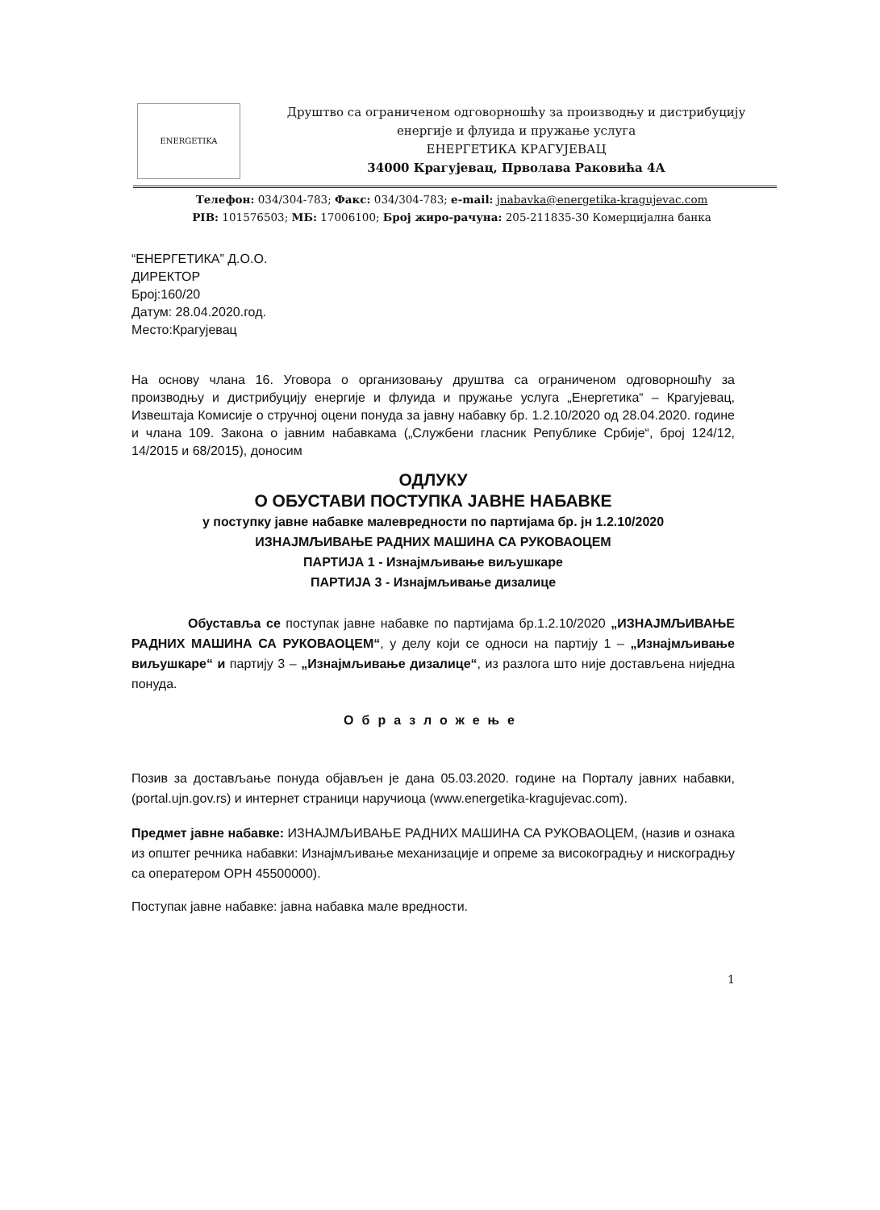ENERGETIKA
Друштво са ограниченом одговорношћу за производњу и дистрибуцију
енергије и флуида и пружање услуга
ЕНЕРГЕТИКА КРАГУЈЕВАЦ
34000 Крагујевац, Прволава Раковића 4А
Телефон: 034/304-783; Факс: 034/304-783; e-mail: jnabavka@energetika-kragujevac.com
PIB: 101576503; МБ: 17006100; Број жиро-рачуна: 205-211835-30 Комерцијална банка
“ЕНЕРГЕТИКА” Д.О.О.
ДИРЕКТОР
Број:160/20
Датум: 28.04.2020.год.
Место:Крагујевац
На основу члана 16. Уговора о организовању друштва са ограниченом одговорношћу за производњу и дистрибуцију енергије и флуида и пружање услуга „Енергетика“ – Крагујевац, Извештаја Комисије о стручној оцени понуда за јавну набавку бр. 1.2.10/2020 од 28.04.2020. године и члана 109. Закона о јавним набавкама („Службени гласник Републике Србије“, број 124/12, 14/2015 и 68/2015), доносим
ОДЛУКУ
О ОБУСТАВИ ПОСТУПКА ЈАВНЕ НАБАВКЕ
у поступку јавне набавке малевредности по партијама бр. јн 1.2.10/2020
ИЗНАЈМЉИВАЊЕ РАДНИХ МАШИНА СА РУКОВАОЦЕМ
ПАРТИЈА 1 - Изнајмљивање виљушкаре
ПАРТИЈА 3 - Изнајмљивање дизалице
Обуставља се поступак јавне набавке по партијама бр.1.2.10/2020 „ИЗНАЈМЉИВАЊЕ РАДНИХ МАШИНА СА РУКОВАОЦЕМ“, у делу који се односи на партију 1 – „Изнајмљивање виљушкаре“ и партију 3 – „Изнајмљивање дизалице“, из разлога што није достављена ниједна понуда.
Образложење
Позив за достављање понуда објављен је дана 05.03.2020. године на Порталу јавних набавки, (portal.ujn.gov.rs) и интернет страници наручиоца (www.energetika-kragujevac.com).
Предмет јавне набавке: ИЗНАЈМЉИВАЊЕ РАДНИХ МАШИНА СА РУКОВАОЦЕМ, (назив и ознака из општег речника набавки: Изнајмљивање механизације и опреме за високоградњу и нискоградњу са оператером ОРН 45500000).
Поступак јавне набавке: јавна набавка мале вредности.
1